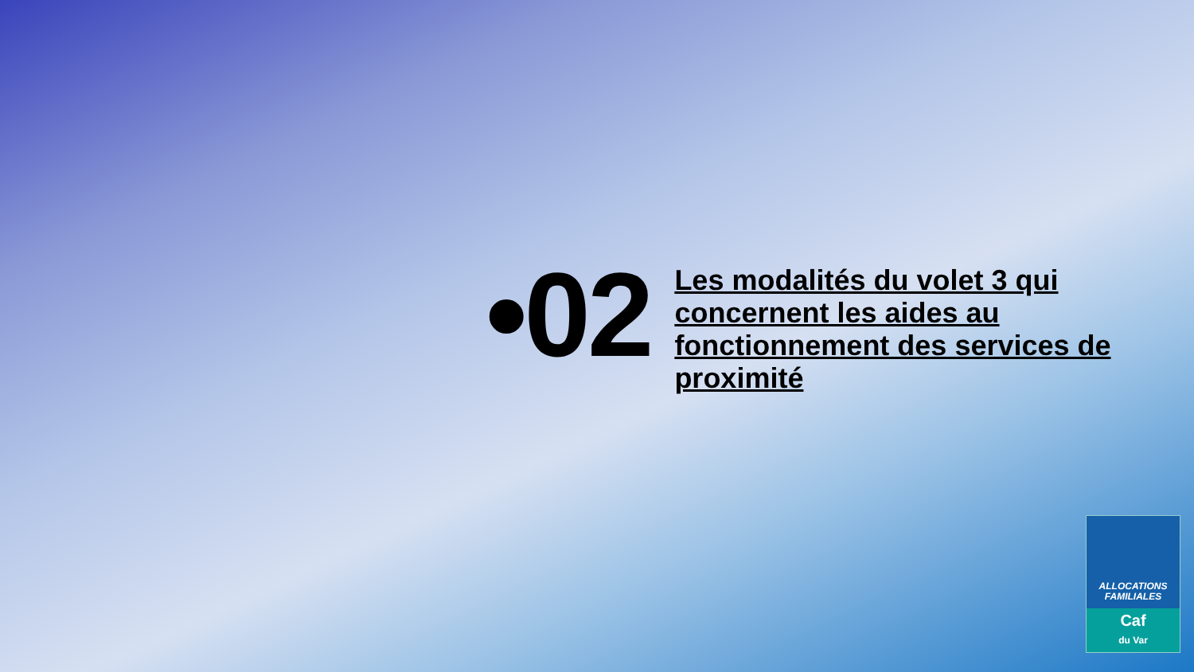•02
Les modalités du volet 3 qui concernent les aides au fonctionnement des services de proximité
ALLOCATIONS
FAMILIALES
Caf
du Var